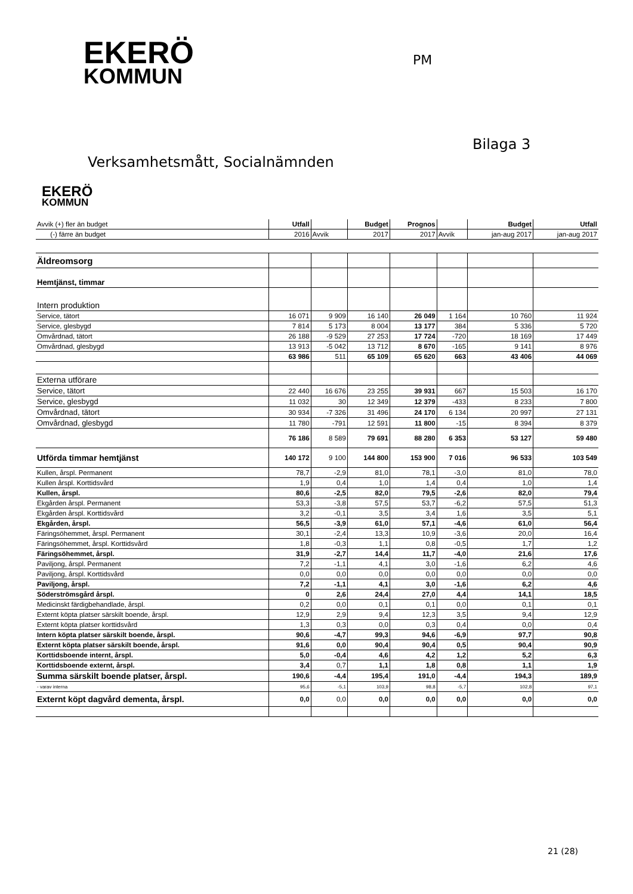EKERÖ
KOMMUN
PM
Bilaga 3
Verksamhetsmått, Socialnämnden
EKERÖ
KOMMUN
| Avvik (+) fler än budget | Utfall | | Budget | Prognos | | Budget | Utfall |
| (-) färre än budget | 2016 | Avvik | 2017 | 2017 | Avvik | jan-aug 2017 | jan-aug 2017 |
| Äldreomsorg | | | | | | | |
| Hemtjänst, timmar | | | | | | | |
| Intern produktion | | | | | | | |
| Service, tätort | 16 071 | 9 909 | 16 140 | 26 049 | 1 164 | 10 760 | 11 924 |
| Service, glesbygd | 7 814 | 5 173 | 8 004 | 13 177 | 384 | 5 336 | 5 720 |
| Omvårdnad, tätort | 26 188 | -9 529 | 27 253 | 17 724 | -720 | 18 169 | 17 449 |
| Omvårdnad, glesbygd | 13 913 | -5 042 | 13 712 | 8 670 | -165 | 9 141 | 8 976 |
| | 63 986 | 511 | 65 109 | 65 620 | 663 | 43 406 | 44 069 |
| Externa utförare | | | | | | | |
| Service, tätort | 22 440 | 16 676 | 23 255 | 39 931 | 667 | 15 503 | 16 170 |
| Service, glesbygd | 11 032 | 30 | 12 349 | 12 379 | -433 | 8 233 | 7 800 |
| Omvårdnad, tätort | 30 934 | -7 326 | 31 496 | 24 170 | 6 134 | 20 997 | 27 131 |
| Omvårdnad, glesbygd | 11 780 | -791 | 12 591 | 11 800 | -15 | 8 394 | 8 379 |
| | 76 186 | 8 589 | 79 691 | 88 280 | 6 353 | 53 127 | 59 480 |
| Utförda timmar hemtjänst | 140 172 | 9 100 | 144 800 | 153 900 | 7 016 | 96 533 | 103 549 |
| Kullen, årspl. Permanent | 78,7 | -2,9 | 81,0 | 78,1 | -3,0 | 81,0 | 78,0 |
| Kullen årspl. Korttidsvård | 1,9 | 0,4 | 1,0 | 1,4 | 0,4 | 1,0 | 1,4 |
| Kullen, årspl. | 80,6 | -2,5 | 82,0 | 79,5 | -2,6 | 82,0 | 79,4 |
| Ekgården årspl. Permanent | 53,3 | -3,8 | 57,5 | 53,7 | -6,2 | 57,5 | 51,3 |
| Ekgården årspl. Korttidsvård | 3,2 | -0,1 | 3,5 | 3,4 | 1,6 | 3,5 | 5,1 |
| Ekgården, årspl. | 56,5 | -3,9 | 61,0 | 57,1 | -4,6 | 61,0 | 56,4 |
| Färingsöhemmet, årspl. Permanent | 30,1 | -2,4 | 13,3 | 10,9 | -3,6 | 20,0 | 16,4 |
| Färingsöhemmet, årspl. Korttidsvård | 1,8 | -0,3 | 1,1 | 0,8 | -0,5 | 1,7 | 1,2 |
| Färingsöhemmet, årspl. | 31,9 | -2,7 | 14,4 | 11,7 | -4,0 | 21,6 | 17,6 |
| Paviljong, årspl. Permanent | 7,2 | -1,1 | 4,1 | 3,0 | -1,6 | 6,2 | 4,6 |
| Paviljong, årspl. Korttidsvård | 0,0 | 0,0 | 0,0 | 0,0 | 0,0 | 0,0 | 0,0 |
| Paviljong, årspl. | 7,2 | -1,1 | 4,1 | 3,0 | -1,6 | 6,2 | 4,6 |
| Söderströmsgård årspl. | 0 | 2,6 | 24,4 | 27,0 | 4,4 | 14,1 | 18,5 |
| Medicinskt färdigbehandlade, årspl. | 0,2 | 0,0 | 0,1 | 0,1 | 0,0 | 0,1 | 0,1 |
| Externt köpta platser särskilt boende, årspl. | 12,9 | 2,9 | 9,4 | 12,3 | 3,5 | 9,4 | 12,9 |
| Externt köpta platser korttidsvård | 1,3 | 0,3 | 0,0 | 0,3 | 0,4 | 0,0 | 0,4 |
| Intern köpta platser särskilt boende, årspl. | 90,6 | -4,7 | 99,3 | 94,6 | -6,9 | 97,7 | 90,8 |
| Externt köpta platser särskilt boende, årspl. | 91,6 | 0,0 | 90,4 | 90,4 | 0,5 | 90,4 | 90,9 |
| Korttidsboende internt, årspl. | 5,0 | -0,4 | 4,6 | 4,2 | 1,2 | 5,2 | 6,3 |
| Korttidsboende externt, årspl. | 3,4 | 0,7 | 1,1 | 1,8 | 0,8 | 1,1 | 1,9 |
| Summa särskilt boende platser, årspl. | 190,6 | -4,4 | 195,4 | 191,0 | -4,4 | 194,3 | 189,9 |
| - varav interna | 95,6 | -5,1 | 103,9 | 98,8 | -5,7 | 102,8 | 97,1 |
| Externt köpt dagvård dementa, årspl. | 0,0 | 0,0 | 0,0 | 0,0 | 0,0 | 0,0 | 0,0 |
21 (28)